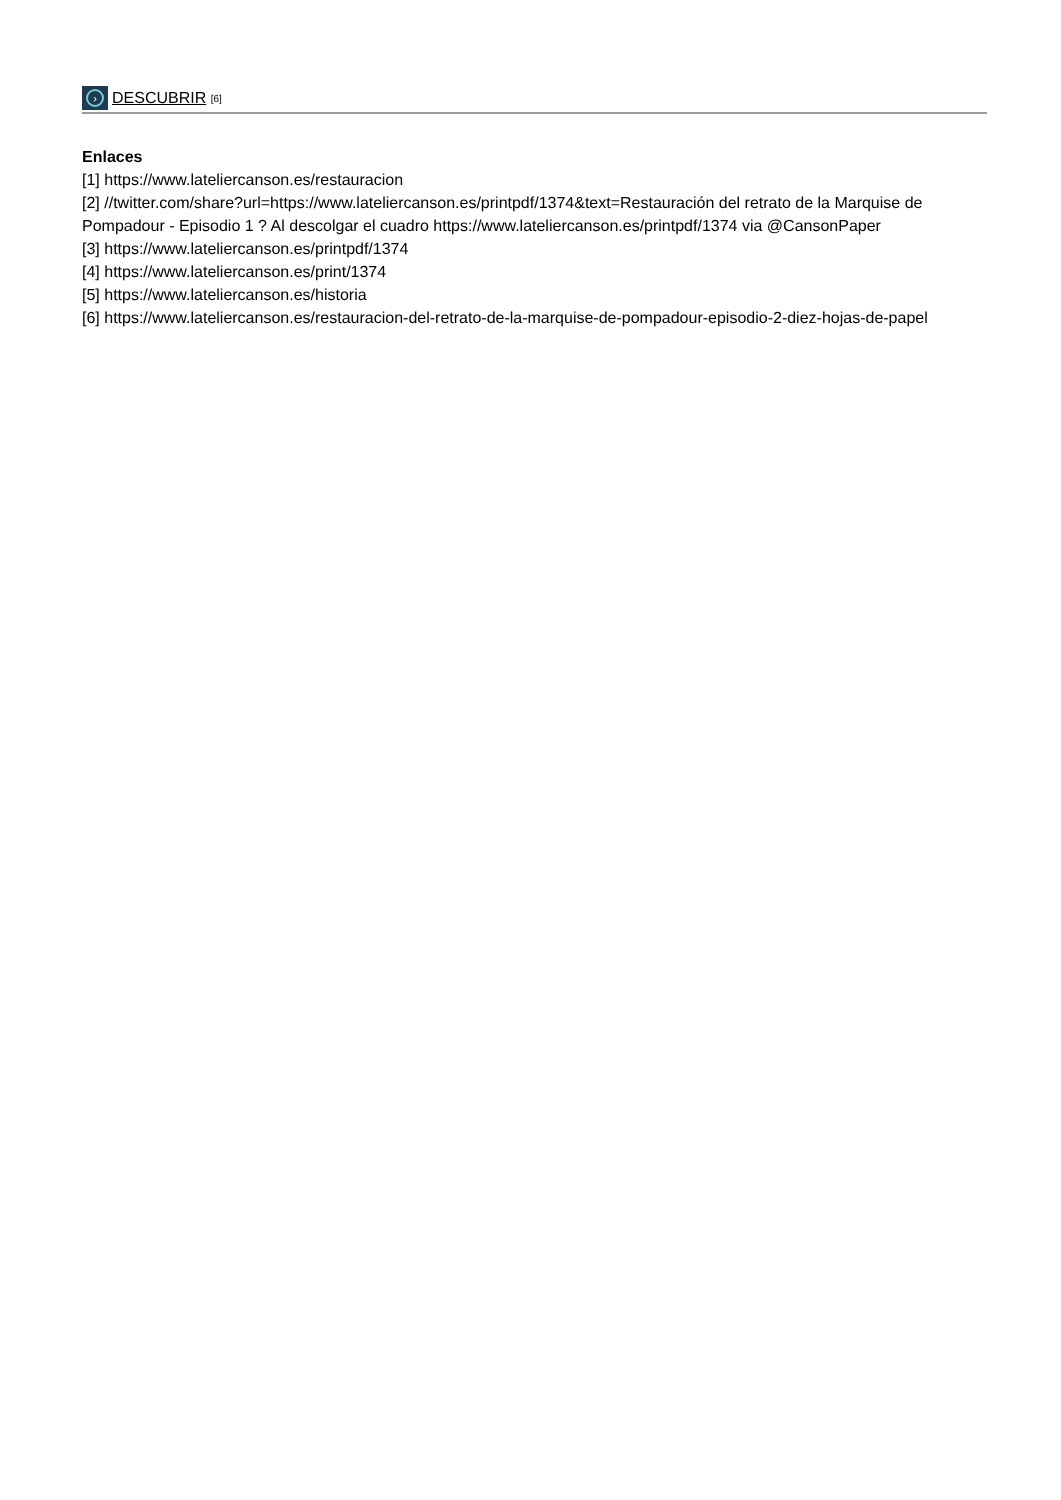› DESCUBRIR [6]
Enlaces
[1] https://www.lateliercanson.es/restauracion
[2] //twitter.com/share?url=https://www.lateliercanson.es/printpdf/1374&text=Restauración del retrato de la Marquise de Pompadour - Episodio 1 ? Al descolgar el cuadro https://www.lateliercanson.es/printpdf/1374 via @CansonPaper
[3] https://www.lateliercanson.es/printpdf/1374
[4] https://www.lateliercanson.es/print/1374
[5] https://www.lateliercanson.es/historia
[6] https://www.lateliercanson.es/restauracion-del-retrato-de-la-marquise-de-pompadour-episodio-2-diez-hojas-de-papel